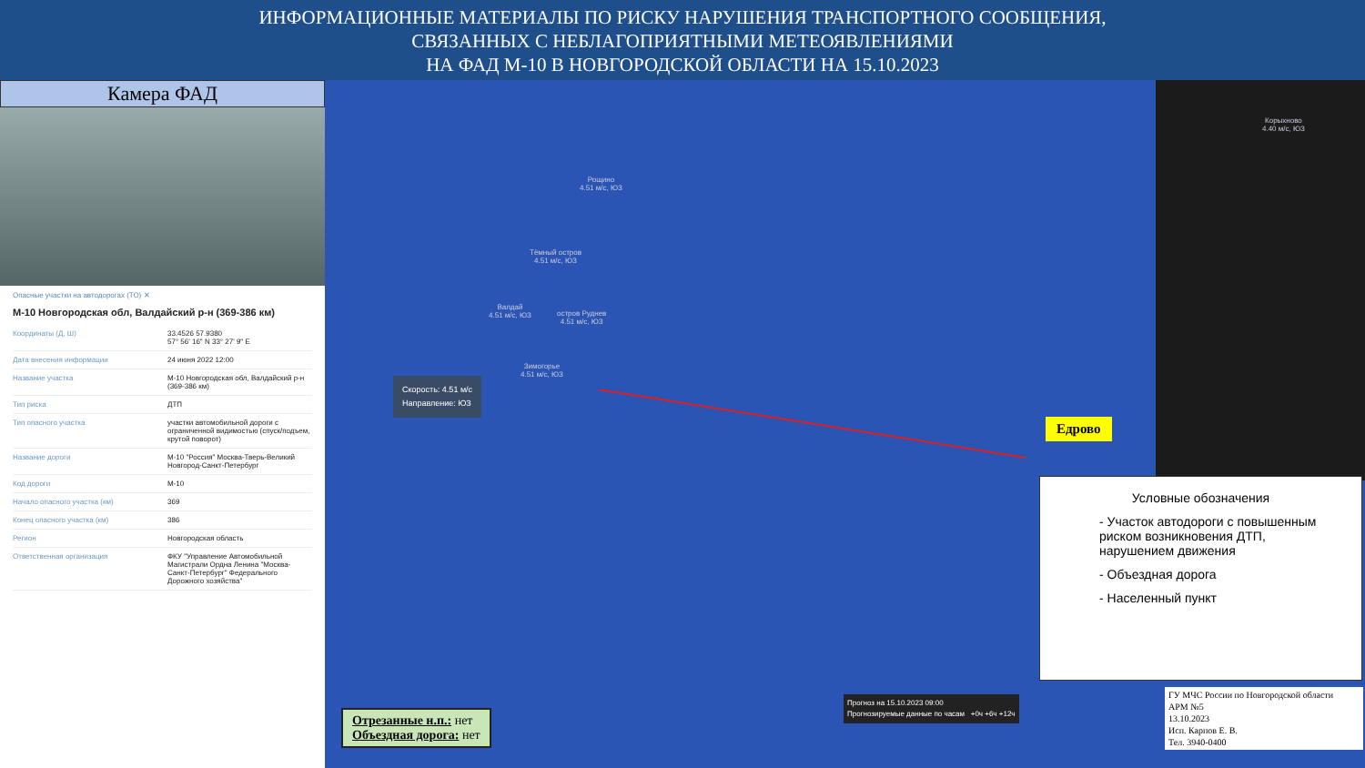ИНФОРМАЦИОННЫЕ МАТЕРИАЛЫ ПО РИСКУ НАРУШЕНИЯ ТРАНСПОРТНОГО СООБЩЕНИЯ,
СВЯЗАННЫХ С НЕБЛАГОПРИЯТНЫМИ МЕТЕОЯВЛЕНИЯМИ
НА ФАД М-10 В НОВГОРОДСКОЙ ОБЛАСТИ НА 15.10.2023
Камера ФАД
Опасные участки на автодорогах (ТО) ✕
М-10 Новгородская обл, Валдайский р-н (369-386 км)
| Координаты (Д, Ш) | 33.4526 57.9380 57° 56' 16" N 33° 27' 9" E |
| Дата внесения информации | 24 июня 2022 12:00 |
| Название участка | М-10 Новгородская обл, Валдайский р-н (369-386 км) |
| Тип риска | ДТП |
| Тип опасного участка | участки автомобильной дороги с ограниченной видимостью (спуск/подъем, крутой поворот) |
| Название дороги | М-10 "Россия" Москва-Тверь-Великий Новгород-Санкт-Петербург |
| Код дороги | М-10 |
| Начало опасного участка (км) | 369 |
| Конец опасного участка (км) | 386 |
| Регион | Новгородская область |
| Ответственная организация | ФКУ "Управление Автомобильной Магистрали Ордна Ленина "Москва-Санкт-Петербург" Федерального Дорожного хозяйства" |
Рощино
4.51 м/с, ЮЗ
Тёмный остров
4.51 м/с, ЮЗ
Валдай
4.51 м/с, ЮЗ
остров Руднев
4.51 м/с, ЮЗ
Зимогорье
4.51 м/с, ЮЗ
Корыхново
4.40 м/с, ЮЗ
Скорость: 4.51 м/с
Направление: ЮЗ
Едрово
Условные обозначения
- Участок автодороги с повышенным риском возникновения ДТП, нарушением движения
- Объездная дорога
- Населенный пункт
Отрезанные н.п.: нет
Объездная дорога: нет
Прогноз на 15.10.2023 09:00
Прогнозируемые данные по часам +0ч +6ч +12ч
ГУ МЧС России по Новгородской области
АРМ №5
13.10.2023
Исп. Карпов Е. В.
Тел. 3940-0400